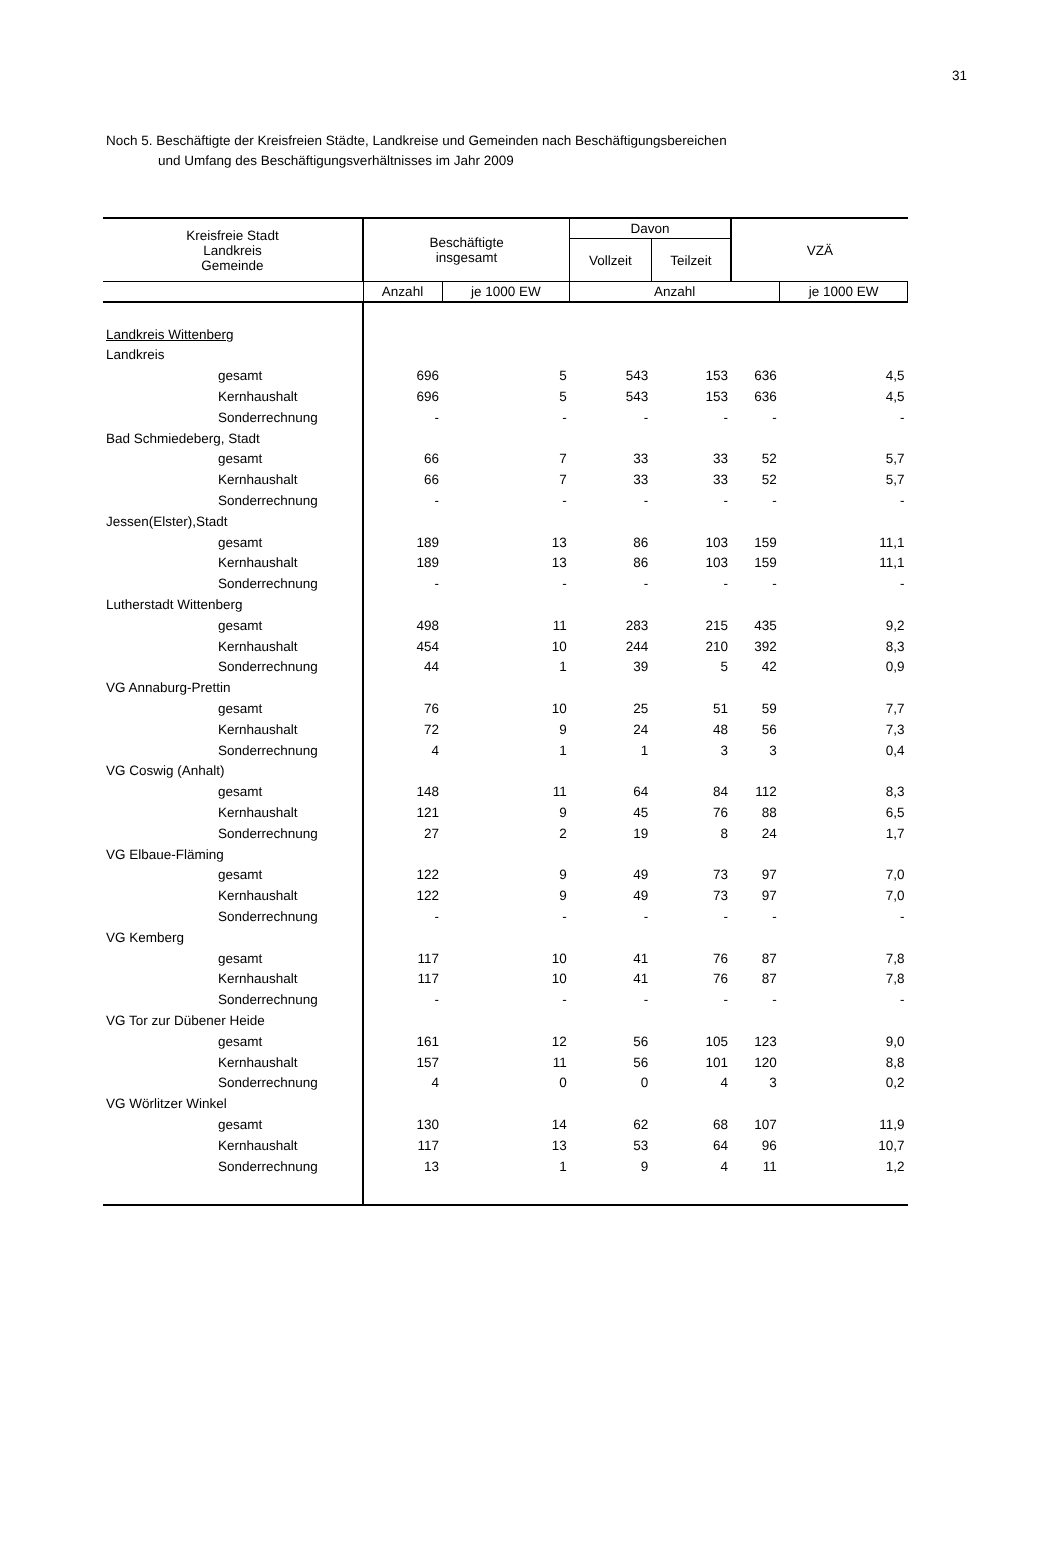31
Noch 5. Beschäftigte der Kreisfreien Städte, Landkreise und Gemeinden nach Beschäftigungsbereichen
und Umfang des Beschäftigungsverhältnisses im Jahr 2009
| Kreisfreie Stadt Landkreis Gemeinde | Beschäftigte insgesamt | | Davon | | VZÄ | |
| --- | --- | --- | --- | --- | --- | --- |
| | | | Vollzeit | Teilzeit | | |
| | Anzahl | je 1000 EW | Anzahl | | | je 1000 EW |
| Landkreis Wittenberg | | | | | | |
| Landkreis | | | | | | |
| gesamt | 696 | 5 | 543 | 153 | 636 | 4,5 |
| Kernhaushalt | 696 | 5 | 543 | 153 | 636 | 4,5 |
| Sonderrechnung | - | - | - | - | - | - |
| Bad Schmiedeberg, Stadt | | | | | | |
| gesamt | 66 | 7 | 33 | 33 | 52 | 5,7 |
| Kernhaushalt | 66 | 7 | 33 | 33 | 52 | 5,7 |
| Sonderrechnung | - | - | - | - | - | - |
| Jessen(Elster),Stadt | | | | | | |
| gesamt | 189 | 13 | 86 | 103 | 159 | 11,1 |
| Kernhaushalt | 189 | 13 | 86 | 103 | 159 | 11,1 |
| Sonderrechnung | - | - | - | - | - | - |
| Lutherstadt Wittenberg | | | | | | |
| gesamt | 498 | 11 | 283 | 215 | 435 | 9,2 |
| Kernhaushalt | 454 | 10 | 244 | 210 | 392 | 8,3 |
| Sonderrechnung | 44 | 1 | 39 | 5 | 42 | 0,9 |
| VG Annaburg-Prettin | | | | | | |
| gesamt | 76 | 10 | 25 | 51 | 59 | 7,7 |
| Kernhaushalt | 72 | 9 | 24 | 48 | 56 | 7,3 |
| Sonderrechnung | 4 | 1 | 1 | 3 | 3 | 0,4 |
| VG Coswig (Anhalt) | | | | | | |
| gesamt | 148 | 11 | 64 | 84 | 112 | 8,3 |
| Kernhaushalt | 121 | 9 | 45 | 76 | 88 | 6,5 |
| Sonderrechnung | 27 | 2 | 19 | 8 | 24 | 1,7 |
| VG Elbaue-Fläming | | | | | | |
| gesamt | 122 | 9 | 49 | 73 | 97 | 7,0 |
| Kernhaushalt | 122 | 9 | 49 | 73 | 97 | 7,0 |
| Sonderrechnung | - | - | - | - | - | - |
| VG Kemberg | | | | | | |
| gesamt | 117 | 10 | 41 | 76 | 87 | 7,8 |
| Kernhaushalt | 117 | 10 | 41 | 76 | 87 | 7,8 |
| Sonderrechnung | - | - | - | - | - | - |
| VG Tor zur Dübener Heide | | | | | | |
| gesamt | 161 | 12 | 56 | 105 | 123 | 9,0 |
| Kernhaushalt | 157 | 11 | 56 | 101 | 120 | 8,8 |
| Sonderrechnung | 4 | 0 | 0 | 4 | 3 | 0,2 |
| VG Wörlitzer Winkel | | | | | | |
| gesamt | 130 | 14 | 62 | 68 | 107 | 11,9 |
| Kernhaushalt | 117 | 13 | 53 | 64 | 96 | 10,7 |
| Sonderrechnung | 13 | 1 | 9 | 4 | 11 | 1,2 |